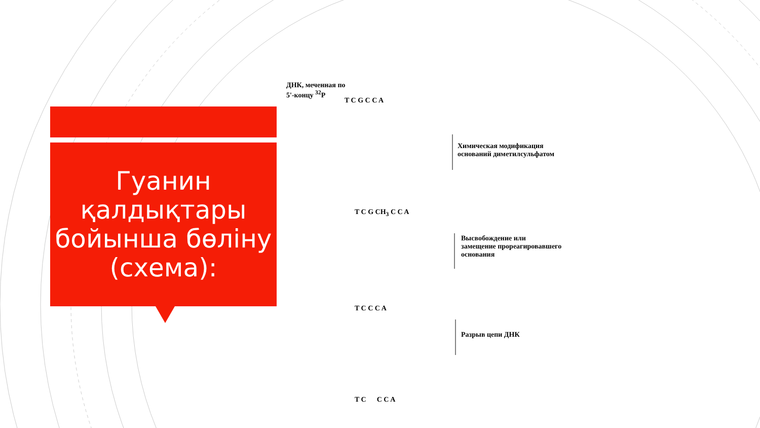Гуанин қалдықтары бойынша бөліну (схема):
ДНК, меченная по
5'-концу <sup>32</sup>P
T C G C C A
Химическая модификация
оснований диметилсульфатом
T C G CH<sub>3</sub> C C A
Высвобождение или
замещение прореагировавшего
основания
T C C C A
Разрыв цепи ДНК
T C C C A